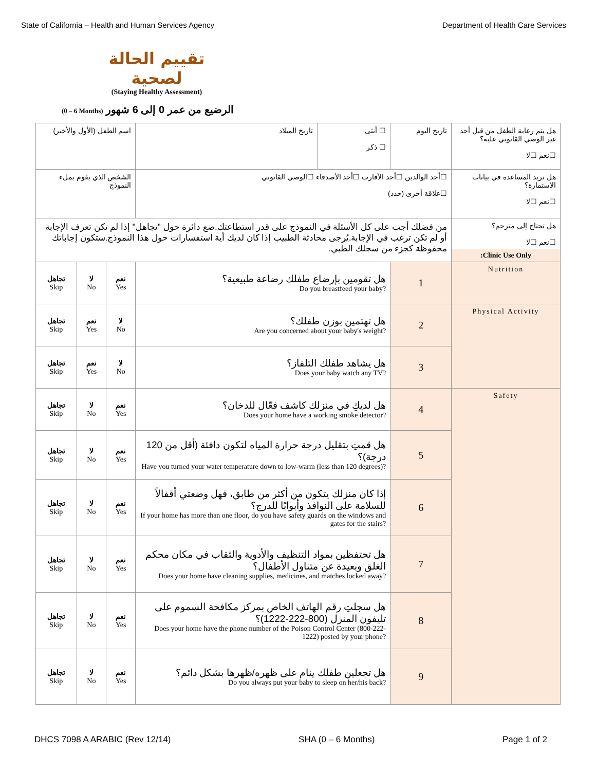State of California – Health and Human Services Agency Department of Health Care Services
تقييم الحالة لصحية
(Staying Healthy Assessment)
(0 – 6 Months) الرضيع من عمر 0 إلى 6 شهور
| اسم الطفل (الأول والأخير) | | | | تاريخ الميلاد | ☐ أنثى ☐ ذكر | تاريخ اليوم | هل يتم رعاية الطفل من قبل أحد غير الوصي القانوني عليه؟ ☐نعم ☐لا |
| الشخص الذي يقوم بملء النموذج | | | | ☐أحد الوالدين ☐أحد الأقارب ☐أحد الأصدقاء ☐الوصي القانوني ☐علاقة أخرى (حدد) | | | هل تريد المساعدة في بيانات الاستمارة؟ ☐نعم ☐لا |
| من فضلك أجب على كل الأسئلة في النموذج على قدر استطاعتك.ضع دائرة حول "تجاهل" إذا لم تكن تعرف الإجابة أو لم تكن ترغب في الإجابة.يُرجى محادثة الطبيب إذا كان لديك أية استفسارات حول هذا النموذج.ستكون إجاباتك محفوظة كجزء من سجلك الطبي. | | | | | | | هل تحتاج إلى مترجم؟ ☐نعم ☐لا Clinic Use Only: |
| تجاهل Skip | لا No | نعم Yes | هل تقومين بإرضاع طفلك رضاعة طبيعية؟ Do you breastfeed your baby? | | | 1 | Nutrition |
| تجاهل Skip | نعم Yes | لا No | هل تهتمين بوزن طفلك؟ Are you concerned about your baby's weight? | | | 2 | Physical Activity |
| تجاهل Skip | نعم Yes | لا No | هل يشاهد طفلك التلفاز؟ Does your baby watch any TV? | | | 3 | |
| تجاهل Skip | لا No | نعم Yes | هل لديكِ في منزلك كاشف فعّال للدخان؟ Does your home have a working smoke detector? | | | 4 | Safety |
| تجاهل Skip | لا No | نعم Yes | هل قمتِ بتقليل درجة حرارة المياه لتكون دافئة (أقل من 120 درجة)؟ Have you turned your water temperature down to low-warm (less than 120 degrees)? | | | 5 | |
| تجاهل Skip | لا No | نعم Yes | إذا كان منزلك يتكون من أكثر من طابق، فهل وضعتي أقفالاً للسلامة على النوافذ وأبوابًا للدرج؟ If your home has more than one floor, do you have safety guards on the windows and gates for the stairs? | | | 6 | |
| تجاهل Skip | لا No | نعم Yes | هل تحتفظين بمواد التنظيف والأدوية والثقاب في مكان محكم الغلق وبعيدة عن متناول الأطفال؟ Does your home have cleaning supplies, medicines, and matches locked away? | | | 7 | |
| تجاهل Skip | لا No | نعم Yes | هل سجلتِ رقم الهاتف الخاص بمركز مكافحة السموم على تليفون المنزل (800-222-1222)؟ Does your home have the phone number of the Poison Control Center (800-222-1222) posted by your phone? | | | 8 | |
| تجاهل Skip | لا No | نعم Yes | هل تجعلين طفلك ينام على ظهره/ظهرها بشكل دائم؟ Do you always put your baby to sleep on her/his back? | | | 9 | |
DHCS 7098 A ARABIC (Rev 12/14) SHA (0 – 6 Months) Page 1 of 2